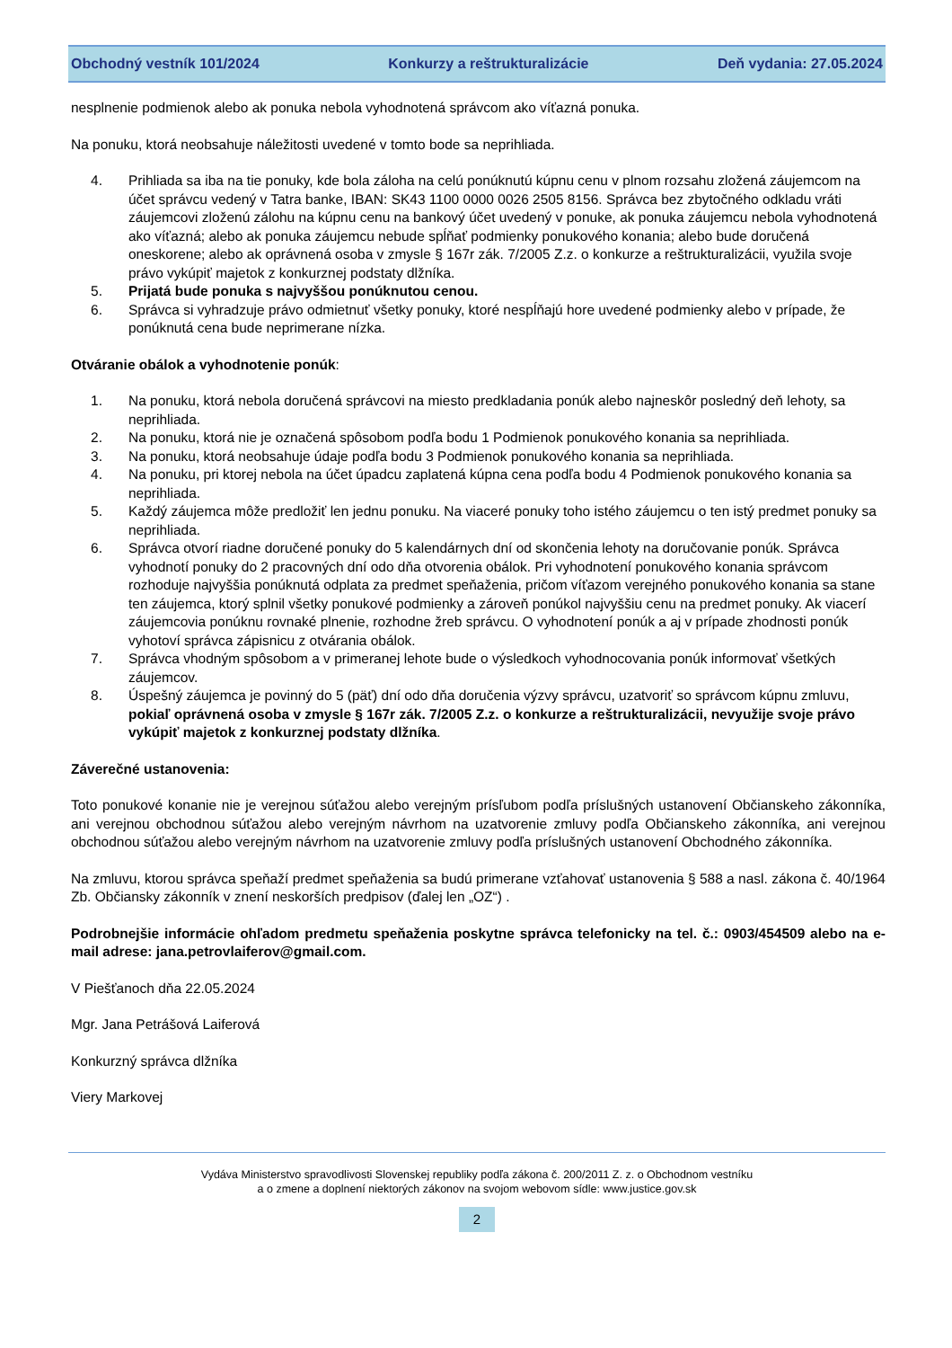Obchodný vestník 101/2024 Konkurzy a reštrukturalizácie Deň vydania: 27.05.2024
nesplnenie podmienok alebo ak ponuka nebola vyhodnotená správcom ako víťazná ponuka.
Na ponuku, ktorá neobsahuje náležitosti uvedené v tomto bode sa neprihliada.
4. Prihliada sa iba na tie ponuky, kde bola záloha na celú ponúknutú kúpnu cenu v plnom rozsahu zložená záujemcom na účet správcu vedený v Tatra banke, IBAN: SK43 1100 0000 0026 2505 8156. Správca bez zbytočného odkladu vráti záujemcovi zloženú zálohu na kúpnu cenu na bankový účet uvedený v ponuke, ak ponuka záujemcu nebola vyhodnotená ako víťazná; alebo ak ponuka záujemcu nebude spĺňať podmienky ponukového konania; alebo bude doručená oneskorene; alebo ak oprávnená osoba v zmysle § 167r zák. 7/2005 Z.z. o konkurze a reštrukturalizácii, využila svoje právo vykúpiť majetok z konkurznej podstaty dlžníka.
5. Prijatá bude ponuka s najvyššou ponúknutou cenou.
6. Správca si vyhradzuje právo odmietnuť všetky ponuky, ktoré nespĺňajú hore uvedené podmienky alebo v prípade, že ponúknutá cena bude neprimerane nízka.
Otváranie obálok a vyhodnotenie ponúk:
1. Na ponuku, ktorá nebola doručená správcovi na miesto predkladania ponúk alebo najneskôr posledný deň lehoty, sa neprihliada.
2. Na ponuku, ktorá nie je označená spôsobom podľa bodu 1 Podmienok ponukového konania sa neprihliada.
3. Na ponuku, ktorá neobsahuje údaje podľa bodu 3 Podmienok ponukového konania sa neprihliada.
4. Na ponuku, pri ktorej nebola na účet úpadcu zaplatená kúpna cena podľa bodu 4 Podmienok ponukového konania sa neprihliada.
5. Každý záujemca môže predložiť len jednu ponuku. Na viaceré ponuky toho istého záujemcu o ten istý predmet ponuky sa neprihliada.
6. Správca otvorí riadne doručené ponuky do 5 kalendárnych dní od skončenia lehoty na doručovanie ponúk. Správca vyhodnotí ponuky do 2 pracovných dní odo dňa otvorenia obálok. Pri vyhodnotení ponukového konania správcom rozhoduje najvyššia ponúknutá odplata za predmet speňaženia, pričom víťazom verejného ponukového konania sa stane ten záujemca, ktorý splnil všetky ponukové podmienky a zároveň ponúkol najvyššiu cenu na predmet ponuky. Ak viacerí záujemcovia ponúknu rovnaké plnenie, rozhodne žreb správcu. O vyhodnotení ponúk a aj v prípade zhodnosti ponúk vyhotoví správca zápisnicu z otvárania obálok.
7. Správca vhodným spôsobom a v primeranej lehote bude o výsledkoch vyhodnocovania ponúk informovať všetkých záujemcov.
8. Úspešný záujemca je povinný do 5 (päť) dní odo dňa doručenia výzvy správcu, uzatvoriť so správcom kúpnu zmluvu, pokiaľ oprávnená osoba v zmysle § 167r zák. 7/2005 Z.z. o konkurze a reštrukturalizácii, nevyužije svoje právo vykúpiť majetok z konkurznej podstaty dlžníka.
Záverečné ustanovenia:
Toto ponukové konanie nie je verejnou súťažou alebo verejným prísľubom podľa príslušných ustanovení Občianskeho zákonníka, ani verejnou obchodnou súťažou alebo verejným návrhom na uzatvorenie zmluvy podľa Občianskeho zákonníka, ani verejnou obchodnou súťažou alebo verejným návrhom na uzatvorenie zmluvy podľa príslušných ustanovení Obchodného zákonníka.
Na zmluvu, ktorou správca speňaží predmet speňaženia sa budú primerane vzťahovať ustanovenia § 588 a nasl. zákona č. 40/1964 Zb. Občiansky zákonník v znení neskorších predpisov (ďalej len „OZ“) .
Podrobnejšie informácie ohľadom predmetu speňaženia poskytne správca telefonicky na tel. č.: 0903/454509 alebo na e-mail adrese: jana.petrovlaiferov@gmail.com.
V Piešťanoch dňa 22.05.2024
Mgr. Jana Petrášová Laiferová
Konkurzný správca dlžníka
Viery Markovej
Vydáva Ministerstvo spravodlivosti Slovenskej republiky podľa zákona č. 200/2011 Z. z. o Obchodnom vestníku
a o zmene a doplnení niektorých zákonov na svojom webovom sídle: www.justice.gov.sk
2